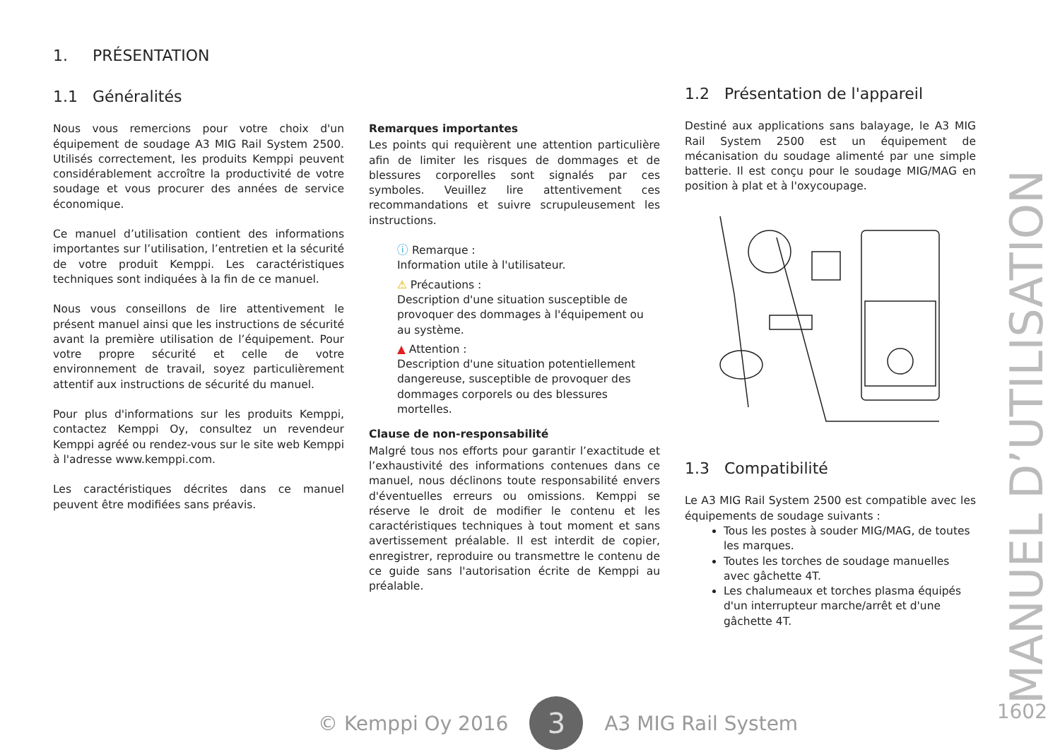1. PRÉSENTATION
1.1 Généralités
Nous vous remercions pour votre choix d'un équipement de soudage A3 MIG Rail System 2500. Utilisés correctement, les produits Kemppi peuvent considérablement accroître la productivité de votre soudage et vous procurer des années de service économique.
Ce manuel d’utilisation contient des informations importantes sur l’utilisation, l’entretien et la sécurité de votre produit Kemppi. Les caractéristiques techniques sont indiquées à la fin de ce manuel.
Nous vous conseillons de lire attentivement le présent manuel ainsi que les instructions de sécurité avant la première utilisation de l’équipement. Pour votre propre sécurité et celle de votre environnement de travail, soyez particulièrement attentif aux instructions de sécurité du manuel.
Pour plus d'informations sur les produits Kemppi, contactez Kemppi Oy, consultez un revendeur Kemppi agréé ou rendez-vous sur le site web Kemppi à l'adresse www.kemppi.com.
Les caractéristiques décrites dans ce manuel peuvent être modifiées sans préavis.
Remarques importantes
Les points qui requièrent une attention particulière afin de limiter les risques de dommages et de blessures corporelles sont signalés par ces symboles. Veuillez lire attentivement ces recommandations et suivre scrupuleusement les instructions.
ⓘ Remarque :
Information utile à l'utilisateur.
⚠ Précautions :
Description d'une situation susceptible de provoquer des dommages à l'équipement ou au système.
▲ Attention :
Description d'une situation potentiellement dangereuse, susceptible de provoquer des dommages corporels ou des blessures mortelles.
Clause de non-responsabilité
Malgré tous nos efforts pour garantir l’exactitude et l’exhaustivité des informations contenues dans ce manuel, nous déclinons toute responsabilité envers d'éventuelles erreurs ou omissions. Kemppi se réserve le droit de modifier le contenu et les caractéristiques techniques à tout moment et sans avertissement préalable. Il est interdit de copier, enregistrer, reproduire ou transmettre le contenu de ce guide sans l'autorisation écrite de Kemppi au préalable.
1.2 Présentation de l'appareil
Destiné aux applications sans balayage, le A3 MIG Rail System 2500 est un équipement de mécanisation du soudage alimenté par une simple batterie. Il est conçu pour le soudage MIG/MAG en position à plat et à l'oxycoupage.
1.3 Compatibilité
Le A3 MIG Rail System 2500 est compatible avec les équipements de soudage suivants :
Tous les postes à souder MIG/MAG, de toutes les marques.
Toutes les torches de soudage manuelles avec gâchette 4T.
Les chalumeaux et torches plasma équipés d'un interrupteur marche/arrêt et d'une gâchette 4T.
MANUEL D’UTILISATION
© Kemppi Oy 2016
3
A3 MIG Rail System
1602